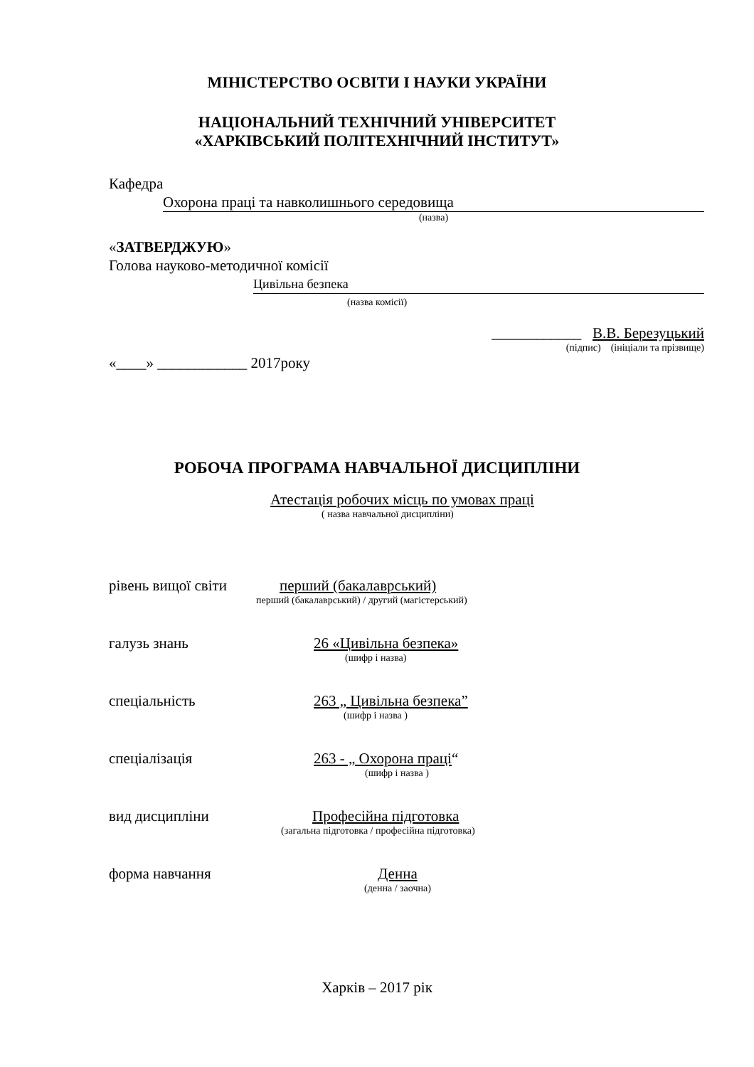МІНІСТЕРСТВО ОСВІТИ І НАУКИ УКРАЇНИ
НАЦІОНАЛЬНИЙ ТЕХНІЧНИЙ УНІВЕРСИТЕТ
«ХАРКІВСЬКИЙ ПОЛІТЕХНІЧНИЙ ІНСТИТУТ»
Кафедра
Охорона праці та навколишнього середовища
(назва)
«ЗАТВЕРДЖУЮ»
Голова науково-методичної комісії
Цивільна безпека
(назва комісії)
____________ В.В. Березуцький
(підпис) (ініціали та прізвище)
«____» ____________ 2017року
РОБОЧА ПРОГРАМА НАВЧАЛЬНОЇ ДИСЦИПЛІНИ
Атестація робочих місць по умовах праці
( назва навчальної дисципліни)
рівень вищої світи перший (бакалаврський)
перший (бакалаврський) / другий (магістерський)
галузь знань 26 «Цивільна безпека»
(шифр і назва)
спеціальність 263 „ Цивільна безпека”
(шифр і назва )
спеціалізація 263 - „ Охорона праці“
(шифр і назва )
вид дисципліни Професійна підготовка
(загальна підготовка / професійна підготовка)
форма навчання Денна
(денна / заочна)
Харків – 2017 рік